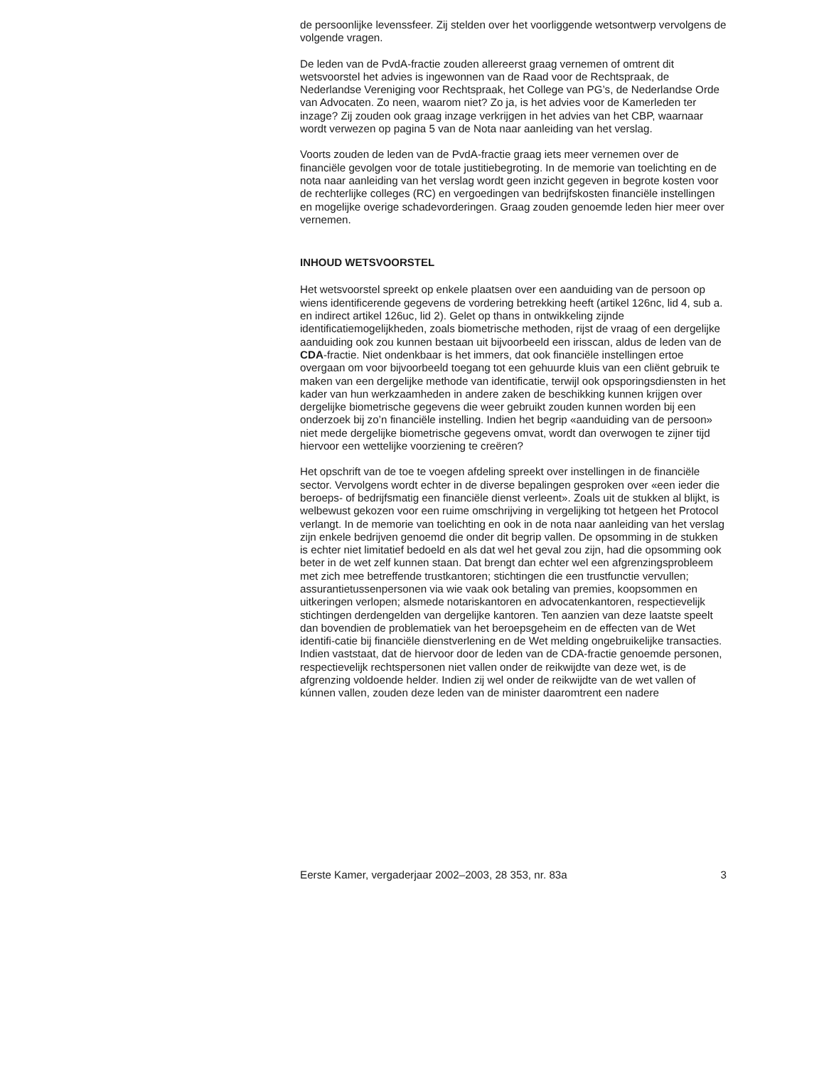de persoonlijke levenssfeer. Zij stelden over het voorliggende wetsontwerp vervolgens de volgende vragen.
De leden van de PvdA-fractie zouden allereerst graag vernemen of omtrent dit wetsvoorstel het advies is ingewonnen van de Raad voor de Rechtspraak, de Nederlandse Vereniging voor Rechtspraak, het College van PG’s, de Nederlandse Orde van Advocaten. Zo neen, waarom niet? Zo ja, is het advies voor de Kamerleden ter inzage? Zij zouden ook graag inzage verkrijgen in het advies van het CBP, waarnaar wordt verwezen op pagina 5 van de Nota naar aanleiding van het verslag.
Voorts zouden de leden van de PvdA-fractie graag iets meer vernemen over de financiële gevolgen voor de totale justitiebegroting. In de memorie van toelichting en de nota naar aanleiding van het verslag wordt geen inzicht gegeven in begrote kosten voor de rechterlijke colleges (RC) en vergoedingen van bedrijfskosten financiële instellingen en mogelijke overige schadevorderingen. Graag zouden genoemde leden hier meer over vernemen.
INHOUD WETSVOORSTEL
Het wetsvoorstel spreekt op enkele plaatsen over een aanduiding van de persoon op wiens identificerende gegevens de vordering betrekking heeft (artikel 126nc, lid 4, sub a. en indirect artikel 126uc, lid 2). Gelet op thans in ontwikkeling zijnde identificatiemogelijkheden, zoals biometrische methoden, rijst de vraag of een dergelijke aanduiding ook zou kunnen bestaan uit bijvoorbeeld een irisscan, aldus de leden van de CDA-fractie. Niet ondenkbaar is het immers, dat ook financiële instellingen ertoe overgaan om voor bijvoorbeeld toegang tot een gehuurde kluis van een cliënt gebruik te maken van een dergelijke methode van identificatie, terwijl ook opsporingsdiensten in het kader van hun werkzaamheden in andere zaken de beschikking kunnen krijgen over dergelijke biometrische gegevens die weer gebruikt zouden kunnen worden bij een onderzoek bij zo’n financiële instelling. Indien het begrip «aanduiding van de persoon» niet mede dergelijke biometrische gegevens omvat, wordt dan overwogen te zijner tijd hiervoor een wettelijke voorziening te creëren?
Het opschrift van de toe te voegen afdeling spreekt over instellingen in de financiële sector. Vervolgens wordt echter in de diverse bepalingen gesproken over «een ieder die beroeps- of bedrijfsmatig een financiële dienst verleent». Zoals uit de stukken al blijkt, is welbewust gekozen voor een ruime omschrijving in vergelijking tot hetgeen het Protocol verlangt. In de memorie van toelichting en ook in de nota naar aanleiding van het verslag zijn enkele bedrijven genoemd die onder dit begrip vallen. De opsomming in de stukken is echter niet limitatief bedoeld en als dat wel het geval zou zijn, had die opsomming ook beter in de wet zelf kunnen staan. Dat brengt dan echter wel een afgrenzingsprobleem met zich mee betreffende trustkantoren; stichtingen die een trustfunctie vervullen; assurantietussenpersonen via wie vaak ook betaling van premies, koopsommen en uitkeringen verlopen; alsmede notariskantoren en advocatenkantoren, respectievelijk stichtingen derdengelden van dergelijke kantoren. Ten aanzien van deze laatste speelt dan bovendien de problematiek van het beroepsgeheim en de effecten van de Wet identifi-catie bij financiële dienstverlening en de Wet melding ongebruikelijke transacties. Indien vaststaat, dat de hiervoor door de leden van de CDA-fractie genoemde personen, respectievelijk rechtspersonen niet vallen onder de reikwijdte van deze wet, is de afgrenzing voldoende helder. Indien zij wel onder de reikwijdte van de wet vallen of kúnnen vallen, zouden deze leden van de minister daaromtrent een nadere
Eerste Kamer, vergaderjaar 2002–2003, 28 353, nr. 83a 3